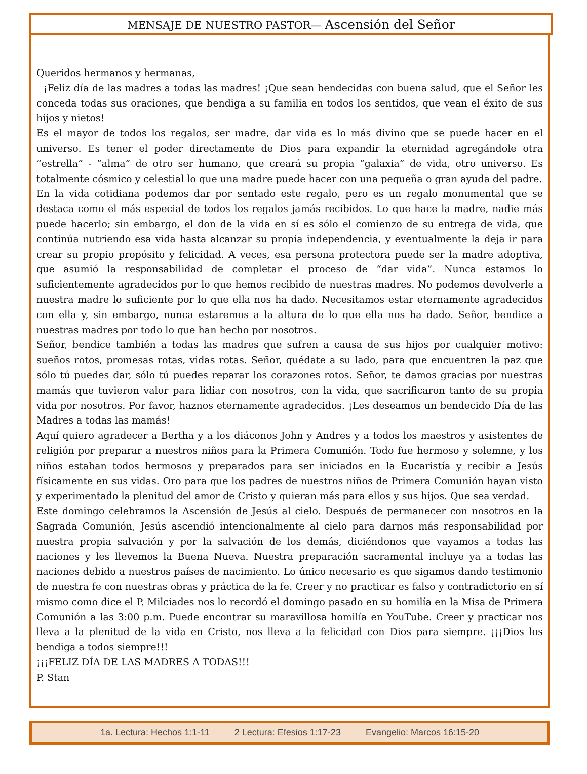MENSAJE DE NUESTRO PASTOR— Ascensión del Señor
Queridos hermanos y hermanas,
¡Feliz día de las madres a todas las madres! ¡Que sean bendecidas con buena salud, que el Señor les conceda todas sus oraciones, que bendiga a su familia en todos los sentidos, que vean el éxito de sus hijos y nietos!
Es el mayor de todos los regalos, ser madre, dar vida es lo más divino que se puede hacer en el universo. Es tener el poder directamente de Dios para expandir la eternidad agregándole otra “estrella” - “alma” de otro ser humano, que creará su propia “galaxia” de vida, otro universo. Es totalmente cósmico y celestial lo que una madre puede hacer con una pequeña o gran ayuda del padre.
En la vida cotidiana podemos dar por sentado este regalo, pero es un regalo monumental que se destaca como el más especial de todos los regalos jamás recibidos. Lo que hace la madre, nadie más puede hacerlo; sin embargo, el don de la vida en sí es sólo el comienzo de su entrega de vida, que continúa nutriendo esa vida hasta alcanzar su propia independencia, y eventualmente la deja ir para crear su propio propósito y felicidad. A veces, esa persona protectora puede ser la madre adoptiva, que asumió la responsabilidad de completar el proceso de “dar vida”. Nunca estamos lo suficientemente agradecidos por lo que hemos recibido de nuestras madres. No podemos devolverle a nuestra madre lo suficiente por lo que ella nos ha dado. Necesitamos estar eternamente agradecidos con ella y, sin embargo, nunca estaremos a la altura de lo que ella nos ha dado. Señor, bendice a nuestras madres por todo lo que han hecho por nosotros.
Señor, bendice también a todas las madres que sufren a causa de sus hijos por cualquier motivo: sueños rotos, promesas rotas, vidas rotas. Señor, quédate a su lado, para que encuentren la paz que sólo tú puedes dar, sólo tú puedes reparar los corazones rotos. Señor, te damos gracias por nuestras mamás que tuvieron valor para lidiar con nosotros, con la vida, que sacrificaron tanto de su propia vida por nosotros. Por favor, haznos eternamente agradecidos. ¡Les deseamos un bendecido Día de las Madres a todas las mamás!
Aquí quiero agradecer a Bertha y a los diáconos John y Andres y a todos los maestros y asistentes de religión por preparar a nuestros niños para la Primera Comunión. Todo fue hermoso y solemne, y los niños estaban todos hermosos y preparados para ser iniciados en la Eucaristía y recibir a Jesús físicamente en sus vidas. Oro para que los padres de nuestros niños de Primera Comunión hayan visto y experimentado la plenitud del amor de Cristo y quieran más para ellos y sus hijos. Que sea verdad.
Este domingo celebramos la Ascensión de Jesús al cielo. Después de permanecer con nosotros en la Sagrada Comunión, Jesús ascendió intencionalmente al cielo para darnos más responsabilidad por nuestra propia salvación y por la salvación de los demás, diciéndonos que vayamos a todas las naciones y les llevemos la Buena Nueva. Nuestra preparación sacramental incluye ya a todas las naciones debido a nuestros países de nacimiento. Lo único necesario es que sigamos dando testimonio de nuestra fe con nuestras obras y práctica de la fe. Creer y no practicar es falso y contradictorio en sí mismo como dice el P. Milciades nos lo recordó el domingo pasado en su homilía en la Misa de Primera Comunión a las 3:00 p.m. Puede encontrar su maravillosa homilía en YouTube. Creer y practicar nos lleva a la plenitud de la vida en Cristo, nos lleva a la felicidad con Dios para siempre. ¡¡¡Dios los bendiga a todos siempre!!!
¡¡¡FELIZ DÍA DE LAS MADRES A TODAS!!!
P. Stan
1a. Lectura: Hechos 1:1-11 2 Lectura: Efesios 1:17-23 Evangelio: Marcos 16:15-20